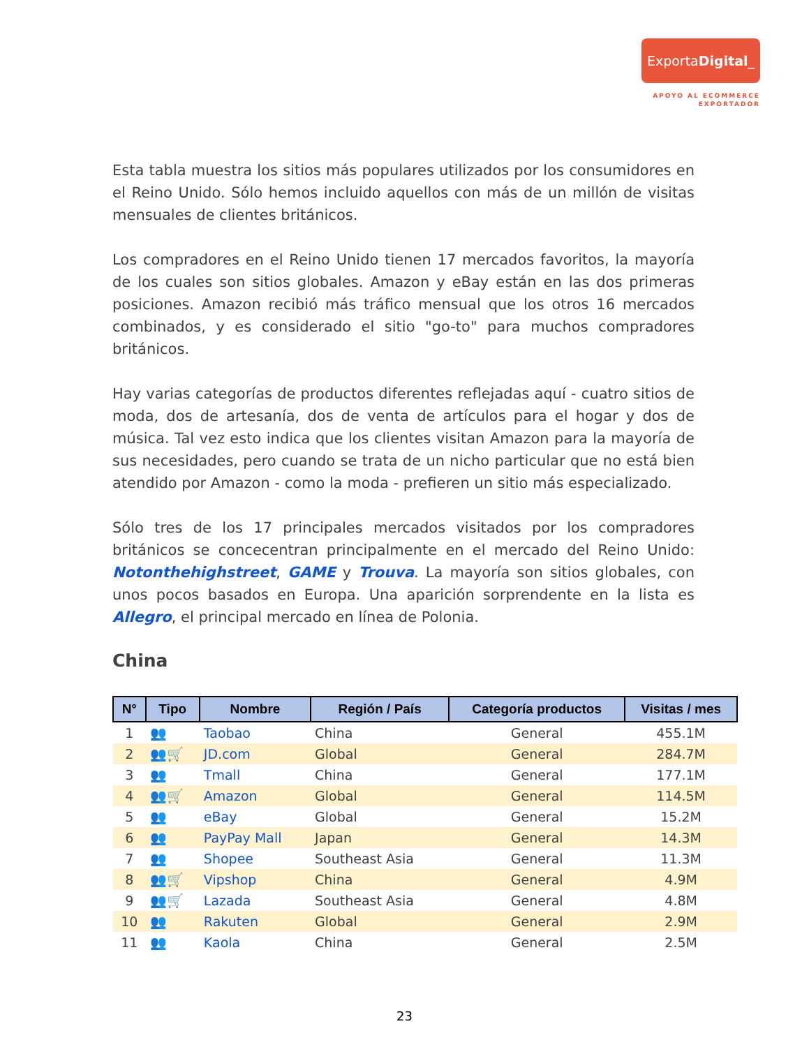ExportaDigital_
APOYO AL ECOMMERCE
EXPORTADOR
Esta tabla muestra los sitios más populares utilizados por los consumidores en el Reino Unido. Sólo hemos incluido aquellos con más de un millón de visitas mensuales de clientes británicos.
Los compradores en el Reino Unido tienen 17 mercados favoritos, la mayoría de los cuales son sitios globales. Amazon y eBay están en las dos primeras posiciones. Amazon recibió más tráfico mensual que los otros 16 mercados combinados, y es considerado el sitio "go-to" para muchos compradores británicos.
Hay varias categorías de productos diferentes reflejadas aquí - cuatro sitios de moda, dos de artesanía, dos de venta de artículos para el hogar y dos de música. Tal vez esto indica que los clientes visitan Amazon para la mayoría de sus necesidades, pero cuando se trata de un nicho particular que no está bien atendido por Amazon - como la moda - prefieren un sitio más especializado.
Sólo tres de los 17 principales mercados visitados por los compradores británicos se concecentran principalmente en el mercado del Reino Unido: Notonthehighstreet, GAME y Trouva. La mayoría son sitios globales, con unos pocos basados en Europa. Una aparición sorprendente en la lista es Allegro, el principal mercado en línea de Polonia.
China
| N° | Tipo | Nombre | Región / País | Categoría productos | Visitas / mes |
| --- | --- | --- | --- | --- | --- |
| 1 | 👥 | Taobao | China | General | 455.1M |
| 2 | 👥🛒 | JD.com | Global | General | 284.7M |
| 3 | 👥 | Tmall | China | General | 177.1M |
| 4 | 👥🛒 | Amazon | Global | General | 114.5M |
| 5 | 👥 | eBay | Global | General | 15.2M |
| 6 | 👥 | PayPay Mall | Japan | General | 14.3M |
| 7 | 👥 | Shopee | Southeast Asia | General | 11.3M |
| 8 | 👥🛒 | Vipshop | China | General | 4.9M |
| 9 | 👥🛒 | Lazada | Southeast Asia | General | 4.8M |
| 10 | 👥 | Rakuten | Global | General | 2.9M |
| 11 | 👥 | Kaola | China | General | 2.5M |
23